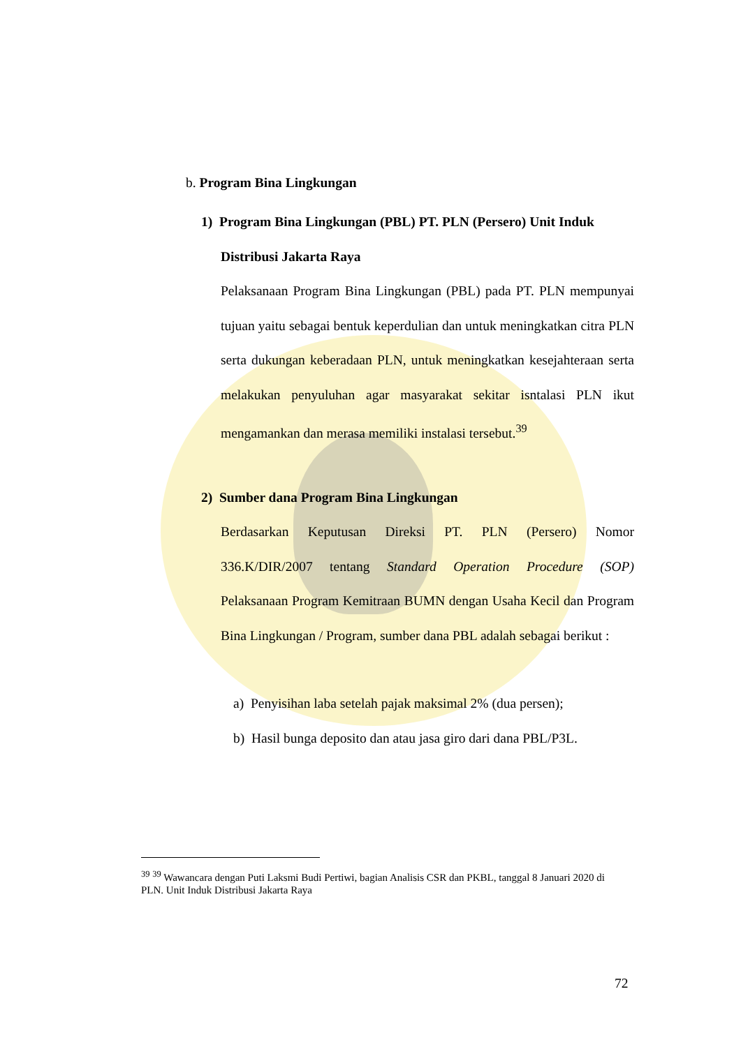b. Program Bina Lingkungan
1) Program Bina Lingkungan (PBL) PT. PLN (Persero) Unit Induk
Distribusi Jakarta Raya
Pelaksanaan Program Bina Lingkungan (PBL) pada PT. PLN mempunyai tujuan yaitu sebagai bentuk keperdulian dan untuk meningkatkan citra PLN serta dukungan keberadaan PLN, untuk meningkatkan kesejahteraan serta melakukan penyuluhan agar masyarakat sekitar isntalasi PLN ikut mengamankan dan merasa memiliki instalasi tersebut.<sup>39</sup>
2) Sumber dana Program Bina Lingkungan
Berdasarkan Keputusan Direksi PT. PLN (Persero) Nomor 336.K/DIR/2007 tentang Standard Operation Procedure (SOP) Pelaksanaan Program Kemitraan BUMN dengan Usaha Kecil dan Program Bina Lingkungan / Program, sumber dana PBL adalah sebagai berikut :
a) Penyisihan laba setelah pajak maksimal 2% (dua persen);
b) Hasil bunga deposito dan atau jasa giro dari dana PBL/P3L.
<sup>39</sup> <sup>39</sup> Wawancara dengan Puti Laksmi Budi Pertiwi, bagian Analisis CSR dan PKBL, tanggal 8 Januari 2020 di PLN. Unit Induk Distribusi Jakarta Raya
72